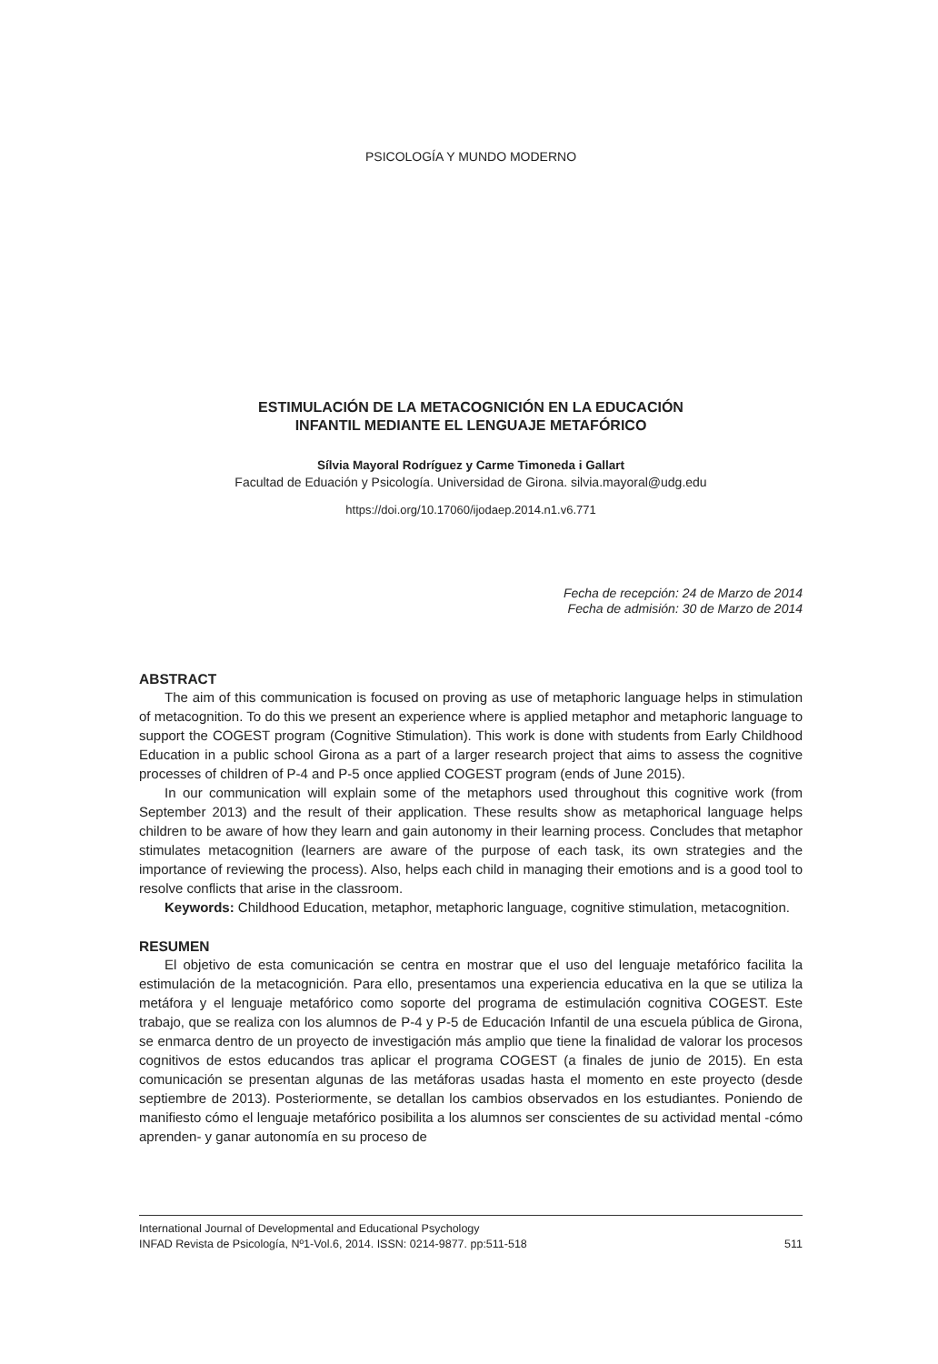PSICOLOGÍA Y MUNDO MODERNO
ESTIMULACIÓN DE LA METACOGNICIÓN EN LA EDUCACIÓN
INFANTIL MEDIANTE EL LENGUAJE METAFÓRICO
Sílvia Mayoral Rodríguez y Carme Timoneda i Gallart
Facultad de Eduación y Psicología. Universidad de Girona. silvia.mayoral@udg.edu
https://doi.org/10.17060/ijodaep.2014.n1.v6.771
Fecha de recepción: 24 de Marzo de 2014
Fecha de admisión: 30 de Marzo de 2014
ABSTRACT
The aim of this communication is focused on proving as use of metaphoric language helps in stimulation of metacognition. To do this we present an experience where is applied metaphor and metaphoric language to support the COGEST program (Cognitive Stimulation). This work is done with students from Early Childhood Education in a public school Girona as a part of a larger research project that aims to assess the cognitive processes of children of P-4 and P-5 once applied COGEST program (ends of June 2015).
In our communication will explain some of the metaphors used throughout this cognitive work (from September 2013) and the result of their application. These results show as metaphorical language helps children to be aware of how they learn and gain autonomy in their learning process. Concludes that metaphor stimulates metacognition (learners are aware of the purpose of each task, its own strategies and the importance of reviewing the process). Also, helps each child in managing their emotions and is a good tool to resolve conflicts that arise in the classroom.
Keywords: Childhood Education, metaphor, metaphoric language, cognitive stimulation, metacognition.
RESUMEN
El objetivo de esta comunicación se centra en mostrar que el uso del lenguaje metafórico facilita la estimulación de la metacognición. Para ello, presentamos una experiencia educativa en la que se utiliza la metáfora y el lenguaje metafórico como soporte del programa de estimulación cognitiva COGEST. Este trabajo, que se realiza con los alumnos de P-4 y P-5 de Educación Infantil de una escuela pública de Girona, se enmarca dentro de un proyecto de investigación más amplio que tiene la finalidad de valorar los procesos cognitivos de estos educandos tras aplicar el programa COGEST (a finales de junio de 2015). En esta comunicación se presentan algunas de las metáforas usadas hasta el momento en este proyecto (desde septiembre de 2013). Posteriormente, se detallan los cambios observados en los estudiantes. Poniendo de manifiesto cómo el lenguaje metafórico posibilita a los alumnos ser conscientes de su actividad mental -cómo aprenden- y ganar autonomía en su proceso de
International Journal of Developmental and Educational Psychology
INFAD Revista de Psicología, Nº1-Vol.6, 2014. ISSN: 0214-9877. pp:511-518 511